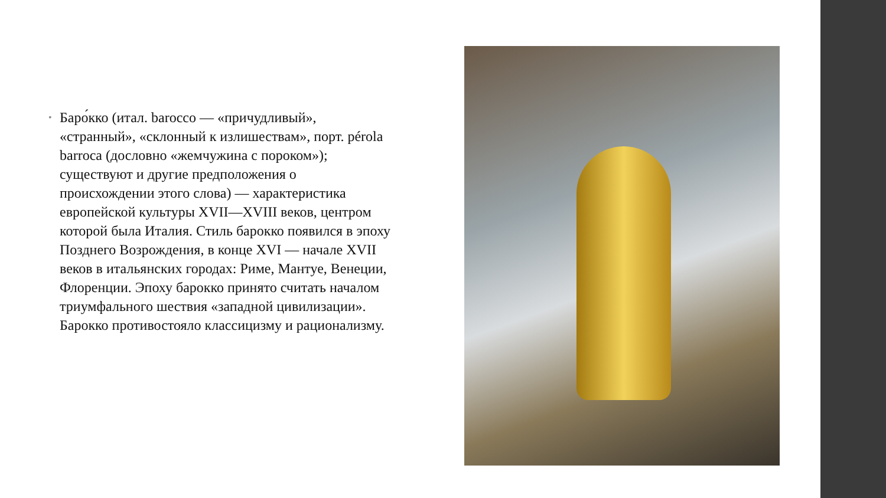•
Баро́кко (итал. barocco — «причудливый», «странный», «склонный к излишествам», порт. pérola barroca (дословно «жемчужина с пороком»); существуют и другие предположения о происхождении этого слова) — характеристика европейской культуры XVII—XVIII веков, центром которой была Италия. Стиль барокко появился в эпоху Позднего Возрождения, в конце XVI — начале XVII веков в итальянских городах: Риме, Мантуе, Венеции, Флоренции. Эпоху барокко принято считать началом триумфального шествия «западной цивилизации». Барокко противостояло классицизму и рационализму.